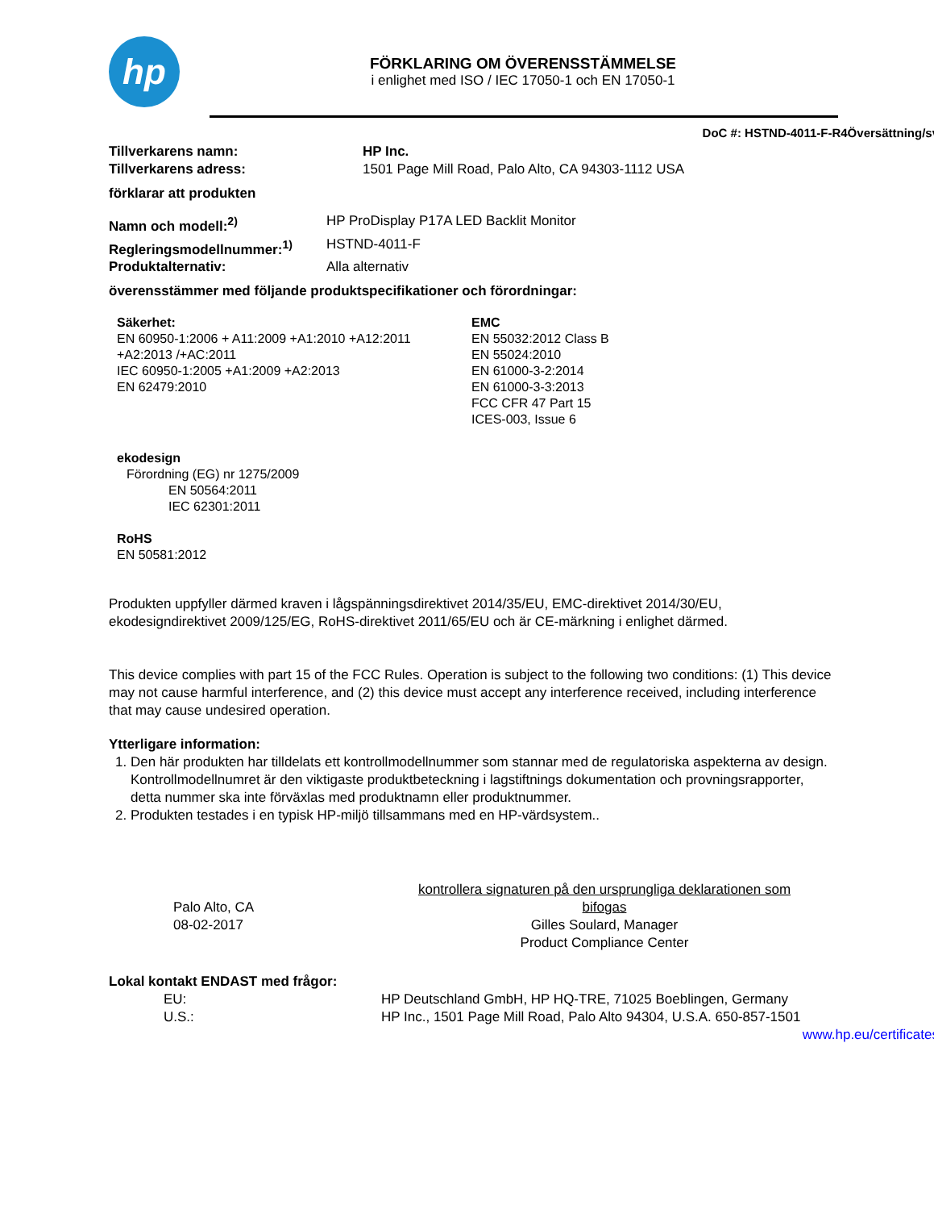hp
FÖRKLARING OM ÖVERENSSTÄMMELSE
i enlighet med ISO / IEC 17050-1 och EN 17050-1
DoC #: HSTND-4011-F-R4Översättning/sv
Tillverkarens namn: HP Inc.
Tillverkarens adress: 1501 Page Mill Road, Palo Alto, CA 94303-1112 USA
förklarar att produkten
Namn och modell:<sup>2)</sup> HP ProDisplay P17A LED Backlit Monitor
Regleringsmodellnummer:<sup>1)</sup> HSTND-4011-F
Produktalternativ: Alla alternativ
överensstämmer med följande produktspecifikationer och förordningar:
Säkerhet:
EN 60950-1:2006 + A11:2009 +A1:2010 +A12:2011
+A2:2013 /+AC:2011
IEC 60950-1:2005 +A1:2009 +A2:2013
EN 62479:2010
EMC
EN 55032:2012 Class B
EN 55024:2010
EN 61000-3-2:2014
EN 61000-3-3:2013
FCC CFR 47 Part 15
ICES-003, Issue 6
ekodesign
Förordning (EG) nr 1275/2009
EN 50564:2011
IEC 62301:2011
RoHS
EN 50581:2012
Produkten uppfyller därmed kraven i lågspänningsdirektivet 2014/35/EU, EMC-direktivet 2014/30/EU, ekodesigndirektivet 2009/125/EG, RoHS-direktivet 2011/65/EU och är CE-märkning i enlighet därmed.
This device complies with part 15 of the FCC Rules. Operation is subject to the following two conditions: (1) This device may not cause harmful interference, and (2) this device must accept any interference received, including interference that may cause undesired operation.
Ytterligare information:
1. Den här produkten har tilldelats ett kontrollmodellnummer som stannar med de regulatoriska aspekterna av design. Kontrollmodellnumret är den viktigaste produktbeteckning i lagstiftnings dokumentation och provningsrapporter, detta nummer ska inte förväxlas med produktnamn eller produktnummer.
2. Produkten testades i en typisk HP-miljö tillsammans med en HP-värdsystem..
Palo Alto, CA
08-02-2017
kontrollera signaturen på den ursprungliga deklarationen som bifogas
Gilles Soulard, Manager
Product Compliance Center
Lokal kontakt ENDAST med frågor:
EU: HP Deutschland GmbH, HP HQ-TRE, 71025 Boeblingen, Germany
U.S.: HP Inc., 1501 Page Mill Road, Palo Alto 94304, U.S.A. 650-857-1501
www.hp.eu/certificates